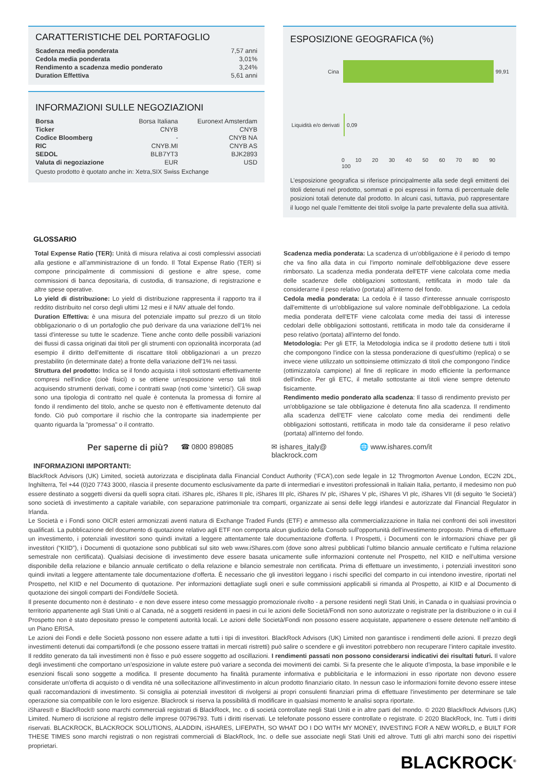CARATTERISTICHE DEL PORTAFOGLIO
| Scadenza media ponderata | 7,57 anni |
| Cedola media ponderata | 3,01% |
| Rendimento a scadenza medio ponderato | 3,24% |
| Duration Effettiva | 5,61 anni |
INFORMAZIONI SULLE NEGOZIAZIONI
| Borsa | Borsa Italiana | Euronext Amsterdam |
| Ticker | CNYB | CNYB |
| Codice Bloomberg | - | CNYB NA |
| RIC | CNYB.MI | CNYB AS |
| SEDOL | BLB7YT3 | BJK2893 |
| Valuta di negoziazione | EUR | USD |
Questo prodotto è quotato anche in: Xetra,SIX Swiss Exchange
ESPOSIZIONE GEOGRAFICA (%)
Cina 99,91
Liquidità e/o derivati 0,09
0 10 20 30 40 50 60 70 80 90 100
L’esposizione geografica si riferisce principalmente alla sede degli emittenti dei titoli detenuti nel prodotto, sommati e poi espressi in forma di percentuale delle posizioni totali detenute dal prodotto. In alcuni casi, tuttavia, può rappresentare il luogo nel quale l’emittente dei titoli svolge la parte prevalente della sua attività.
GLOSSARIO
Total Expense Ratio (TER): Unità di misura relativa ai costi complessivi associati alla gestione e all’amministrazione di un fondo. Il Total Expense Ratio (TER) si compone principalmente di commissioni di gestione e altre spese, come commissioni di banca depositaria, di custodia, di transazione, di registrazione e altre spese operative.
Lo yield di distribuzione: Lo yield di distribuzione rappresenta il rapporto tra il reddito distribuito nel corso degli ultimi 12 mesi e il NAV attuale del fondo.
Duration Effettiva: è una misura del potenziale impatto sul prezzo di un titolo obbligazionario o di un portafoglio che può derivare da una variazione dell'1% nei tassi d'interesse su tutte le scadenze. Tiene anche conto delle possibili variazioni dei flussi di cassa originati dai titoli per gli strumenti con opzionalità incorporata (ad esempio il diritto dell'emittente di riscattare titoli obbligazionari a un prezzo prestabilito (in determinate date) a fronte della variazione dell'1% nei tassi.
Struttura del prodotto: Indica se il fondo acquista i titoli sottostanti effettivamente compresi nell'indice (cioè fisici) o se ottiene un'esposizione verso tali titoli acquisendo strumenti derivati, come i contratti swap (noti come 'sintetici'). Gli swap sono una tipologia di contratto nel quale è contenuta la promessa di fornire al fondo il rendimento del titolo, anche se questo non è effettivamente detenuto dal fondo. Ciò può comportare il rischio che la controparte sia inadempiente per quanto riguarda la "promessa" o il contratto.
Scadenza media ponderata: La scadenza di un'obbligazione è il periodo di tempo che va fino alla data in cui l'importo nominale dell'obbligazione deve essere rimborsato. La scadenza media ponderata dell'ETF viene calcolata come media delle scadenze delle obbligazioni sottostanti, rettificata in modo tale da considerarne il peso relativo (portata) all'interno del fondo.
Cedola media ponderata: La cedola è il tasso d'interesse annuale corrisposto dall'emittente di un'obbligazione sul valore nominale dell'obbligazione. La cedola media ponderata dell'ETF viene calcolata come media dei tassi di interesse cedolari delle obbligazioni sottostanti, rettificata in modo tale da considerarne il peso relativo (portata) all'interno del fondo.
Metodologia: Per gli ETF, la Metodologia indica se il prodotto detiene tutti i titoli che compongono l'indice con la stessa ponderazione di quest'ultimo (replica) o se invece viene utilizzato un sottoinsieme ottimizzato di titoli che compongono l'indice (ottimizzato/a campione) al fine di replicare in modo efficiente la performance dell'indice. Per gli ETC, il metallo sottostante ai titoli viene sempre detenuto fisicamente.
Rendimento medio ponderato alla scadenza: Il tasso di rendimento previsto per un'obbligazione se tale obbligazione è detenuta fino alla scadenza. Il rendimento alla scadenza dell'ETF viene calcolato come media dei rendimenti delle obbligazioni sottostanti, rettificata in modo tale da considerarne il peso relativo (portata) all'interno del fondo.
Per saperne di più? ☎ 0800 898085 ✉ ishares_italy@
blackrock.com 🌐 www.ishares.com/it
INFORMAZIONI IMPORTANTI:
BlackRock Advisors (UK) Limited, società autorizzata e disciplinata dalla Financial Conduct Authority (‘FCA’),con sede legale in 12 Throgmorton Avenue London, EC2N 2DL, Inghilterra, Tel +44 (0)20 7743 3000, rilascia il presente documento esclusivamente da parte di intermediari e investitori professionali in Italiain Italia, pertanto, il medesimo non può essere destinato a soggetti diversi da quelli sopra citati. iShares plc, iShares II plc, iShares III plc, iShares IV plc, iShares V plc, iShares VI plc, iShares VII (di seguito ‘le Società’) sono società di investimento a capitale variabile, con separazione patrimoniale tra comparti, organizzate ai sensi delle leggi irlandesi e autorizzate dal Financial Regulator in Irlanda.
Le Società e i Fondi sono OICR esteri armonizzati aventi natura di Exchange Traded Funds (ETF) e ammesso alla commercializzazione in Italia nei confronti dei soli investitori qualificati. La pubblicazione del documento di quotazione relativo agli ETF non comporta alcun giudizio della Consob sull'opportunità dell'investimento proposto. Prima di effettuare un investimento, i potenziali investitori sono quindi invitati a leggere attentamente tale documentazione d'offerta. I Prospetti, i Documenti con le informazioni chiave per gli investitori (“KIID”), i Documenti di quotazione sono pubblicati sul sito web www.iShares.com (dove sono altresì pubblicati l’ultimo bilancio annuale certificato e l’ultima relazione semestrale non certificata). Qualsiasi decisione di investimento deve essere basata unicamente sulle informazioni contenute nel Prospetto, nel KIID e nell’ultima versione disponibile della relazione e bilancio annuale certificato o della relazione e bilancio semestrale non certificata. Prima di effettuare un investimento, i potenziali investitori sono quindi invitati a leggere attentamente tale documentazione d'offerta. È necessario che gli investitori leggano i rischi specifici del comparto in cui intendono investire, riportati nel Prospetto, nel KIID e nel Documento di quotazione. Per informazioni dettagliate sugli oneri e sulle commissioni applicabili si rimanda al Prospetto, ai KIID e al Documento di quotazione dei singoli comparti dei Fondi/delle Società.
Il presente documento non è destinato - e non deve essere inteso come messaggio promozionale rivolto - a persone residenti negli Stati Uniti, in Canada o in qualsiasi provincia o territorio appartenente agli Stati Uniti o al Canada, né a soggetti residenti in paesi in cui le azioni delle Società/Fondi non sono autorizzate o registrate per la distribuzione o in cui il Prospetto non è stato depositato presso le competenti autorità locali. Le azioni delle Società/Fondi non possono essere acquistate, appartenere o essere detenute nell’ambito di un Piano ERISA.
Le azioni dei Fondi e delle Società possono non essere adatte a tutti i tipi di investitori. BlackRock Advisors (UK) Limited non garantisce i rendimenti delle azioni. Il prezzo degli investimenti detenuti dai comparti/fondi (e che possono essere trattati in mercati ristretti) può salire o scendere e gli investitori potrebbero non recuperare l’intero capitale investito. Il reddito generato da tali investimenti non è fisso e può essere soggetto ad oscillazioni. I rendimenti passati non possono considerarsi indicativi dei risultati futuri. Il valore degli investimenti che comportano un’esposizione in valute estere può variare a seconda dei movimenti dei cambi. Si fa presente che le aliquote d’imposta, la base imponibile e le esenzioni fiscali sono soggette a modifica. Il presente documento ha finalità puramente informativa e pubblicitaria e le informazioni in esso riportate non devono essere considerate un'offerta di acquisto o di vendita né una sollecitazione all'investimento in alcun prodotto finanziario citato. In nessun caso le informazioni fornite devono essere intese quali raccomandazioni di investimento. Si consiglia ai potenziali investitori di rivolgersi ai propri consulenti finanziari prima di effettuare l'investimento per determinare se tale operazione sia compatibile con le loro esigenze. Blackrock si riserva la possibilità di modificare in qualsiasi momento le analisi sopra riportate.
iShares® e BlackRock® sono marchi commerciali registrati di BlackRock, Inc. o di società controllate negli Stati Uniti e in altre parti del mondo. © 2020 BlackRock Advisors (UK) Limited. Numero di iscrizione al registro delle imprese 00796793. Tutti i diritti riservati. Le telefonate possono essere controllate o registrate. © 2020 BlackRock, Inc. Tutti i diritti riservati. BLACKROCK, BLACKROCK SOLUTIONS, ALADDIN, iSHARES, LIFEPATH, SO WHAT DO I DO WITH MY MONEY, INVESTING FOR A NEW WORLD, e BUILT FOR THESE TIMES sono marchi registrati o non registrati commerciali di BlackRock, Inc. o delle sue associate negli Stati Uniti ed altrove. Tutti gli altri marchi sono dei rispettivi proprietari.
BLACKROCK<sup>®</sup>